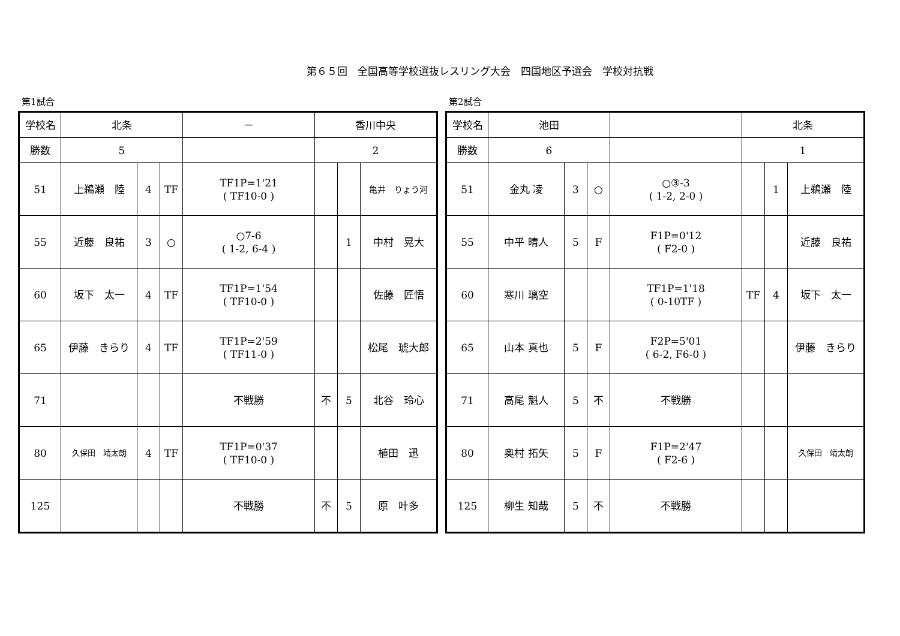第６５回　全国高等学校選抜レスリング大会　四国地区予選会　学校対抗戦
第1試合
| 学校名 | 北条 | | | － | 香川中央 | | |
| 勝数 | 5 | | | | 2 | | |
| 51 | 上鵜瀬 陸 | 4 | TF | TF1P=1'21 ( TF10-0 ) | | | 亀井 りょう河 |
| 55 | 近藤 良祐 | 3 | ○ | ○7-6 ( 1-2, 6-4 ) | | 1 | 中村 晃大 |
| 60 | 坂下 太一 | 4 | TF | TF1P=1'54 ( TF10-0 ) | | | 佐藤 匠悟 |
| 65 | 伊藤 きらり | 4 | TF | TF1P=2'59 ( TF11-0 ) | | | 松尾 琥大郎 |
| 71 | | | | 不戦勝 | 不 | 5 | 北谷 玲心 |
| 80 | 久保田 靖太朗 | 4 | TF | TF1P=0'37 ( TF10-0 ) | | | 植田 迅 |
| 125 | | | | 不戦勝 | 不 | 5 | 原 叶多 |
第2試合
| 学校名 | 池田 | | | | 北条 | | |
| 勝数 | 6 | | | | 1 | | |
| 51 | 金丸 凌 | 3 | ○ | ○③-3 ( 1-2, 2-0 ) | | 1 | 上鵜瀬 陸 |
| 55 | 中平 晴人 | 5 | F | F1P=0'12 ( F2-0 ) | | | 近藤 良祐 |
| 60 | 寒川 璃空 | | | TF1P=1'18 ( 0-10TF ) | TF | 4 | 坂下 太一 |
| 65 | 山本 真也 | 5 | F | F2P=5'01 ( 6-2, F6-0 ) | | | 伊藤 きらり |
| 71 | 高尾 魁人 | 5 | 不 | 不戦勝 | | | |
| 80 | 奥村 拓矢 | 5 | F | F1P=2'47 ( F2-6 ) | | | 久保田 靖太朗 |
| 125 | 柳生 知哉 | 5 | 不 | 不戦勝 | | | |